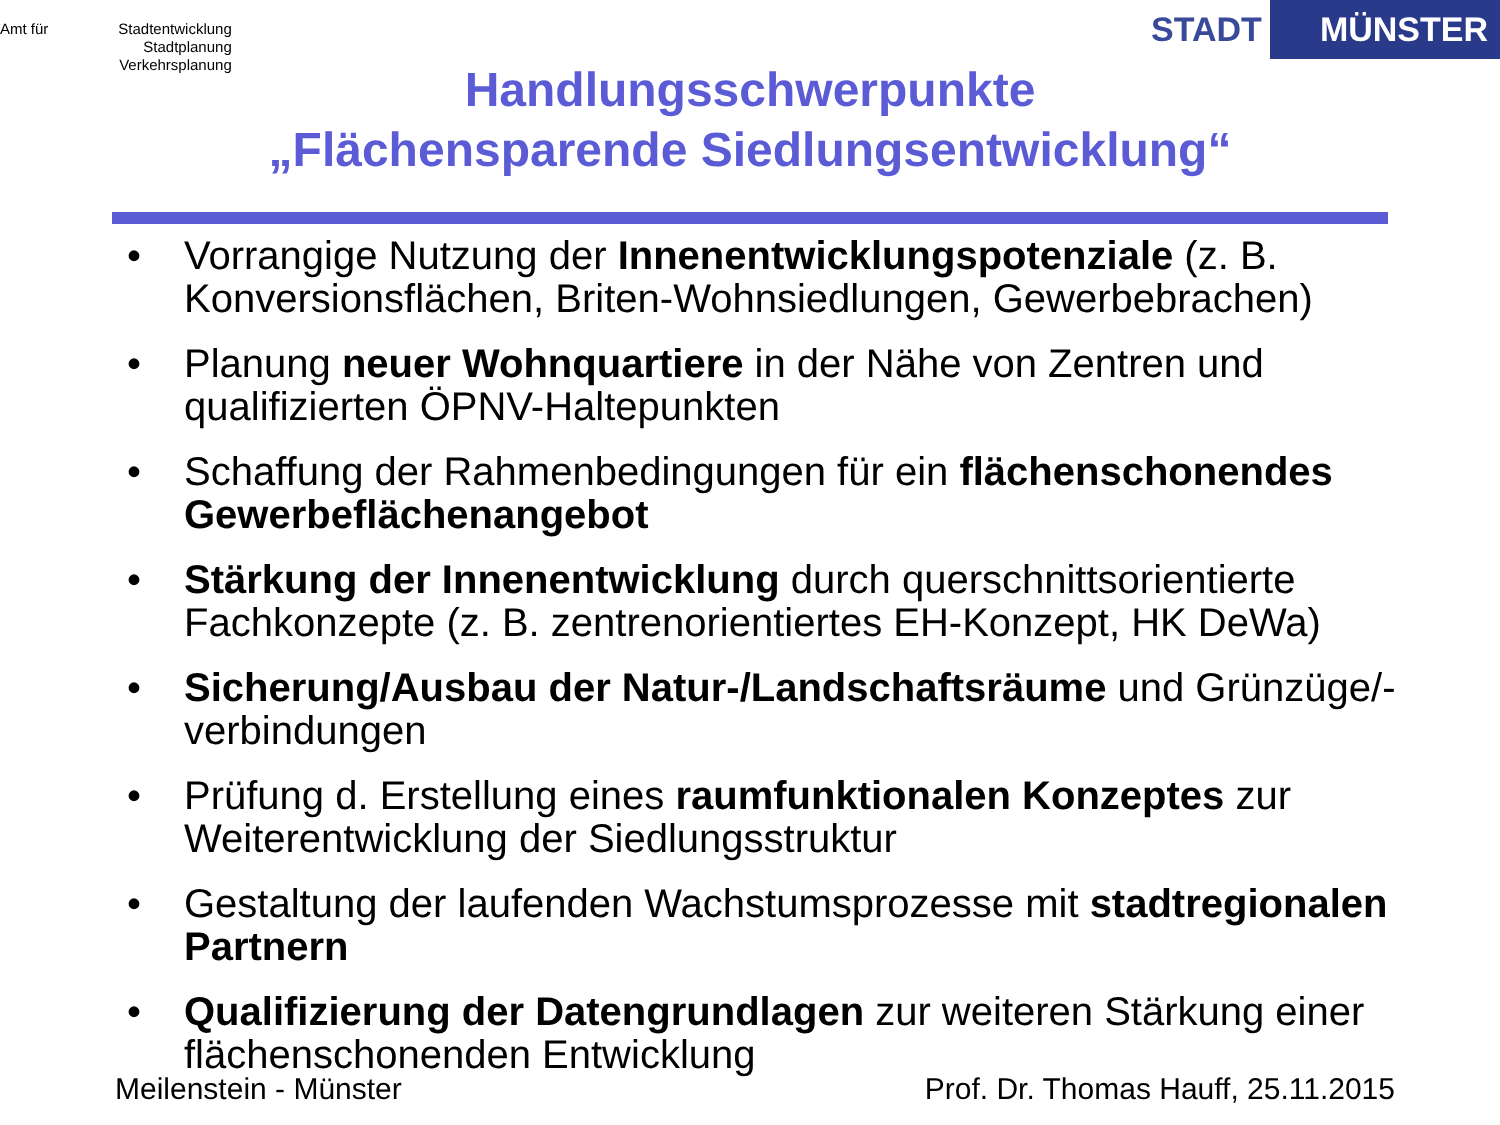Amt für Stadtentwicklung
Stadtplanung
Verkehrsplanung
STADT MÜNSTER
Handlungsschwerpunkte
„Flächensparende Siedlungsentwicklung“
• Vorrangige Nutzung der Innenentwicklungspotenziale (z. B. Konversionsflächen, Briten-Wohnsiedlungen, Gewerbebrachen)
• Planung neuer Wohnquartiere in der Nähe von Zentren und qualifizierten ÖPNV-Haltepunkten
• Schaffung der Rahmenbedingungen für ein flächenschonendes Gewerbeflächenangebot
• Stärkung der Innenentwicklung durch querschnittsorientierte Fachkonzepte (z. B. zentrenorientiertes EH-Konzept, HK DeWa)
• Sicherung/Ausbau der Natur-/Landschaftsräume und Grünzüge/-verbindungen
• Prüfung d. Erstellung eines raumfunktionalen Konzeptes zur Weiterentwicklung der Siedlungsstruktur
• Gestaltung der laufenden Wachstumsprozesse mit stadtregionalen Partnern
• Qualifizierung der Datengrundlagen zur weiteren Stärkung einer flächenschonenden Entwicklung
Meilenstein - Münster Prof. Dr. Thomas Hauff, 25.11.2015